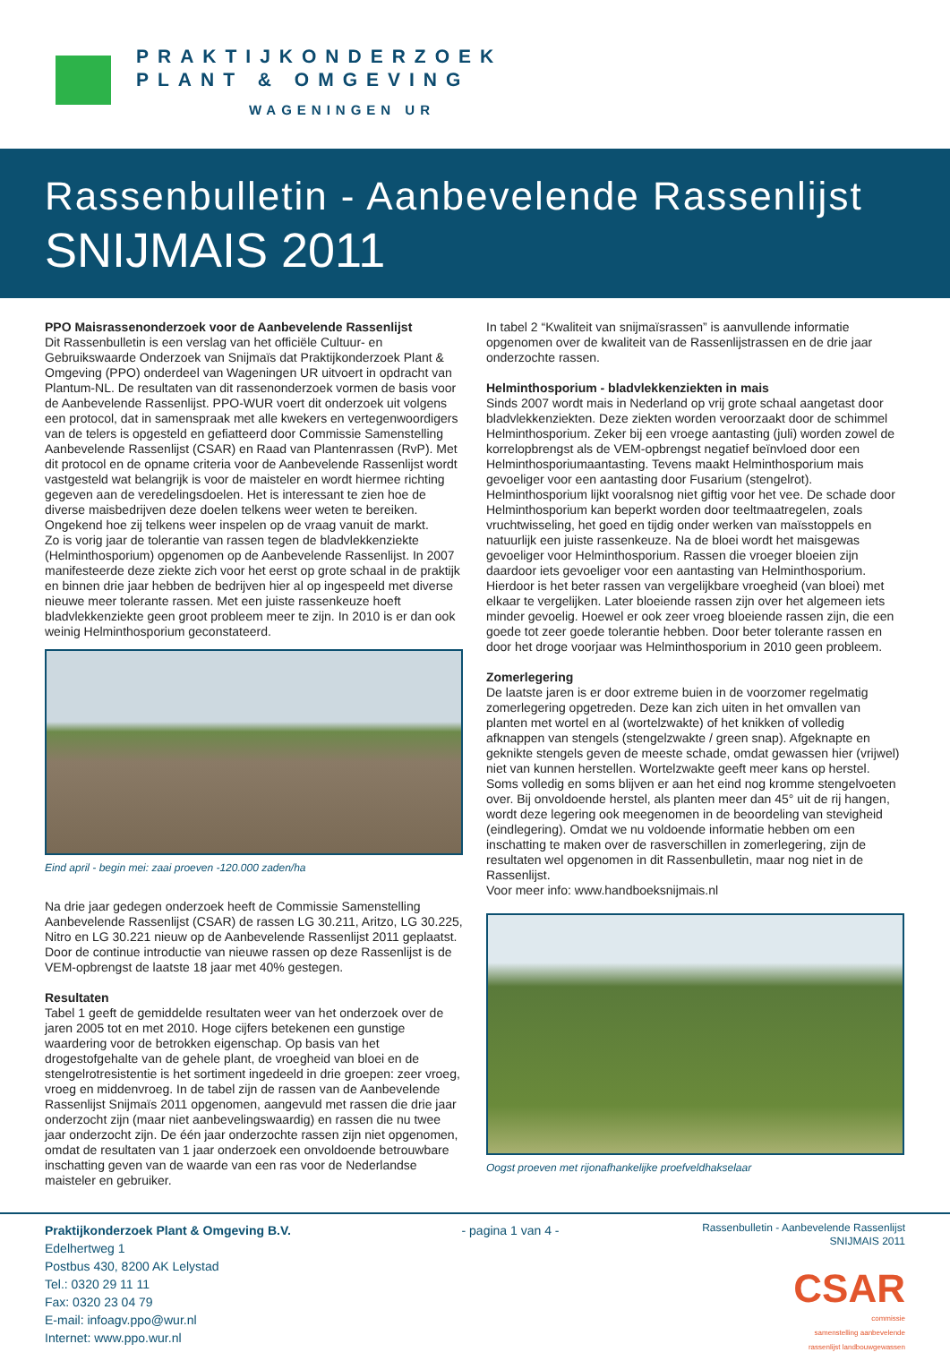PRAKTIJKONDERZOEK
PLANT & OMGEVING
WAGENINGEN UR
Rassenbulletin - Aanbevelende Rassenlijst
SNIJMAIS 2011
PPO Maisrassenonderzoek voor de Aanbevelende Rassenlijst
Dit Rassenbulletin is een verslag van het officiële Cultuur- en Gebruikswaarde Onderzoek van Snijmaïs dat Praktijkonderzoek Plant & Omgeving (PPO) onderdeel van Wageningen UR uitvoert in opdracht van Plantum-NL. De resultaten van dit rassenonderzoek vormen de basis voor de Aanbevelende Rassenlijst. PPO-WUR voert dit onderzoek uit volgens een protocol, dat in samenspraak met alle kwekers en vertegenwoordigers van de telers is opgesteld en gefiatteerd door Commissie Samenstelling Aanbevelende Rassenlijst (CSAR) en Raad van Plantenrassen (RvP). Met dit protocol en de opname criteria voor de Aanbevelende Rassenlijst wordt vastgesteld wat belangrijk is voor de maisteler en wordt hiermee richting gegeven aan de veredelingsdoelen. Het is interessant te zien hoe de diverse maisbedrijven deze doelen telkens weer weten te bereiken. Ongekend hoe zij telkens weer inspelen op de vraag vanuit de markt.
Zo is vorig jaar de tolerantie van rassen tegen de bladvlekkenziekte (Helminthosporium) opgenomen op de Aanbevelende Rassenlijst. In 2007 manifesteerde deze ziekte zich voor het eerst op grote schaal in de praktijk en binnen drie jaar hebben de bedrijven hier al op ingespeeld met diverse nieuwe meer tolerante rassen. Met een juiste rassenkeuze hoeft bladvlekkenziekte geen groot probleem meer te zijn. In 2010 is er dan ook weinig Helminthosporium geconstateerd.
Eind april - begin mei: zaai proeven -120.000 zaden/ha
Na drie jaar gedegen onderzoek heeft de Commissie Samenstelling Aanbevelende Rassenlijst (CSAR) de rassen LG 30.211, Aritzo, LG 30.225, Nitro en LG 30.221 nieuw op de Aanbevelende Rassenlijst 2011 geplaatst. Door de continue introductie van nieuwe rassen op deze Rassenlijst is de VEM-opbrengst de laatste 18 jaar met 40% gestegen.
Resultaten
Tabel 1 geeft de gemiddelde resultaten weer van het onderzoek over de jaren 2005 tot en met 2010. Hoge cijfers betekenen een gunstige waardering voor de betrokken eigenschap. Op basis van het drogestofgehalte van de gehele plant, de vroegheid van bloei en de stengelrotresistentie is het sortiment ingedeeld in drie groepen: zeer vroeg, vroeg en middenvroeg. In de tabel zijn de rassen van de Aanbevelende Rassenlijst Snijmaïs 2011 opgenomen, aangevuld met rassen die drie jaar onderzocht zijn (maar niet aanbevelingswaardig) en rassen die nu twee jaar onderzocht zijn. De één jaar onderzochte rassen zijn niet opgenomen, omdat de resultaten van 1 jaar onderzoek een onvoldoende betrouwbare inschatting geven van de waarde van een ras voor de Nederlandse maisteler en gebruiker.
In tabel 2 “Kwaliteit van snijmaïsrassen” is aanvullende informatie opgenomen over de kwaliteit van de Rassenlijstrassen en de drie jaar onderzochte rassen.
Helminthosporium - bladvlekkenziekten in mais
Sinds 2007 wordt mais in Nederland op vrij grote schaal aangetast door bladvlekkenziekten. Deze ziekten worden veroorzaakt door de schimmel Helminthosporium. Zeker bij een vroege aantasting (juli) worden zowel de korrelopbrengst als de VEM-opbrengst negatief beïnvloed door een Helminthosporiumaantasting. Tevens maakt Helminthosporium mais gevoeliger voor een aantasting door Fusarium (stengelrot). Helminthosporium lijkt vooralsnog niet giftig voor het vee. De schade door Helminthosporium kan beperkt worden door teeltmaatregelen, zoals vruchtwisseling, het goed en tijdig onder werken van maïsstoppels en natuurlijk een juiste rassenkeuze. Na de bloei wordt het maisgewas gevoeliger voor Helminthosporium. Rassen die vroeger bloeien zijn daardoor iets gevoeliger voor een aantasting van Helminthosporium. Hierdoor is het beter rassen van vergelijkbare vroegheid (van bloei) met elkaar te vergelijken. Later bloeiende rassen zijn over het algemeen iets minder gevoelig. Hoewel er ook zeer vroeg bloeiende rassen zijn, die een goede tot zeer goede tolerantie hebben. Door beter tolerante rassen en door het droge voorjaar was Helminthosporium in 2010 geen probleem.
Zomerlegering
De laatste jaren is er door extreme buien in de voorzomer regelmatig zomerlegering opgetreden. Deze kan zich uiten in het omvallen van planten met wortel en al (wortelzwakte) of het knikken of volledig afknappen van stengels (stengelzwakte / green snap). Afgeknapte en geknikte stengels geven de meeste schade, omdat gewassen hier (vrijwel) niet van kunnen herstellen. Wortelzwakte geeft meer kans op herstel. Soms volledig en soms blijven er aan het eind nog kromme stengelvoeten over. Bij onvoldoende herstel, als planten meer dan 45° uit de rij hangen, wordt deze legering ook meegenomen in de beoordeling van stevigheid (eindlegering). Omdat we nu voldoende informatie hebben om een inschatting te maken over de rasverschillen in zomerlegering, zijn de resultaten wel opgenomen in dit Rassenbulletin, maar nog niet in de Rassenlijst.
Voor meer info: www.handboeksnijmais.nl
Oogst proeven met rijonafhankelijke proefveldhakselaar
Praktijkonderzoek Plant & Omgeving B.V.
Edelhertweg 1
Postbus 430, 8200 AK Lelystad
Tel.: 0320 29 11 11
Fax: 0320 23 04 79
E-mail: infoagv.ppo@wur.nl
Internet: www.ppo.wur.nl
- pagina 1 van 4 -
Rassenbulletin - Aanbevelende Rassenlijst
SNIJMAIS 2011
CSAR
commissie
samenstelling aanbevelende
rassenlijst landbouwgewassen